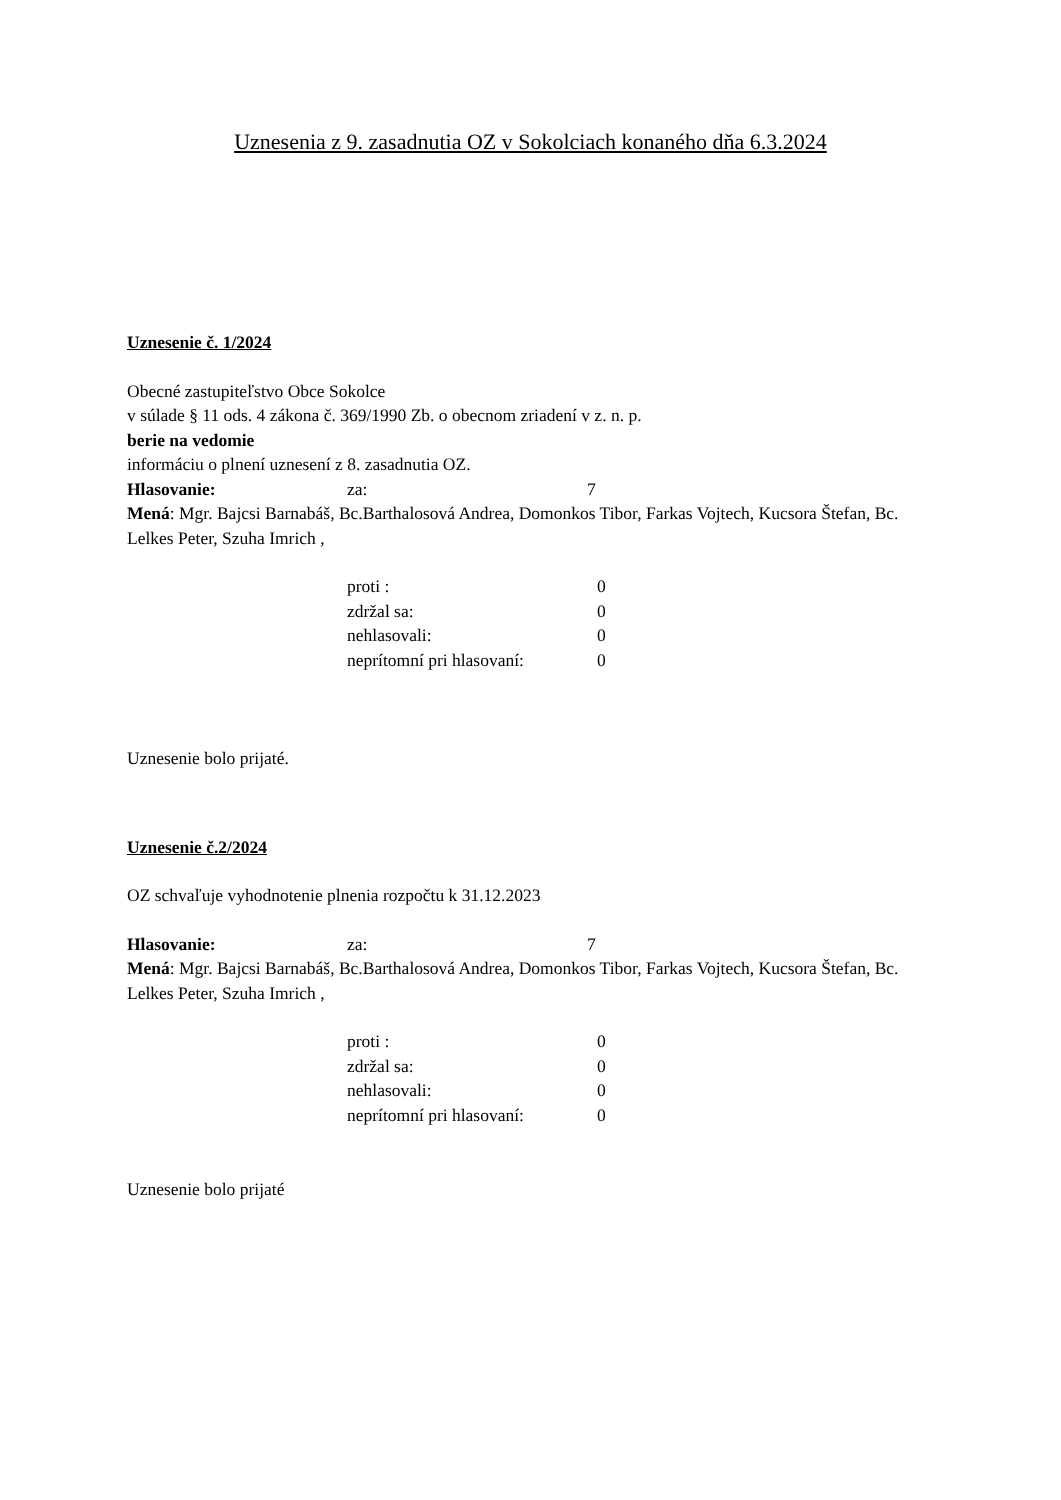Uznesenia z 9. zasadnutia OZ v Sokolciach konaného dňa 6.3.2024
Uznesenie č. 1/2024
Obecné zastupiteľstvo Obce Sokolce
v súlade § 11 ods. 4 zákona č. 369/1990 Zb. o obecnom zriadení v z. n. p.
berie na vedomie
informáciu o plnení uznesení z 8. zasadnutia OZ.
Hlasovanie: za: 7
Mená: Mgr. Bajcsi Barnabáš, Bc.Barthalosová Andrea, Domonkos Tibor, Farkas Vojtech, Kucsora Štefan, Bc. Lelkes Peter, Szuha Imrich ,
proti : 0
zdržal sa: 0
nehlasovali: 0
neprítomní pri hlasovaní: 0
Uznesenie bolo prijaté.
Uznesenie č.2/2024
OZ schvaľuje vyhodnotenie plnenia rozpočtu k 31.12.2023
Hlasovanie: za: 7
Mená: Mgr. Bajcsi Barnabáš, Bc.Barthalosová Andrea, Domonkos Tibor, Farkas Vojtech, Kucsora Štefan, Bc. Lelkes Peter, Szuha Imrich ,
proti : 0
zdržal sa: 0
nehlasovali: 0
neprítomní pri hlasovaní: 0
Uznesenie bolo prijaté